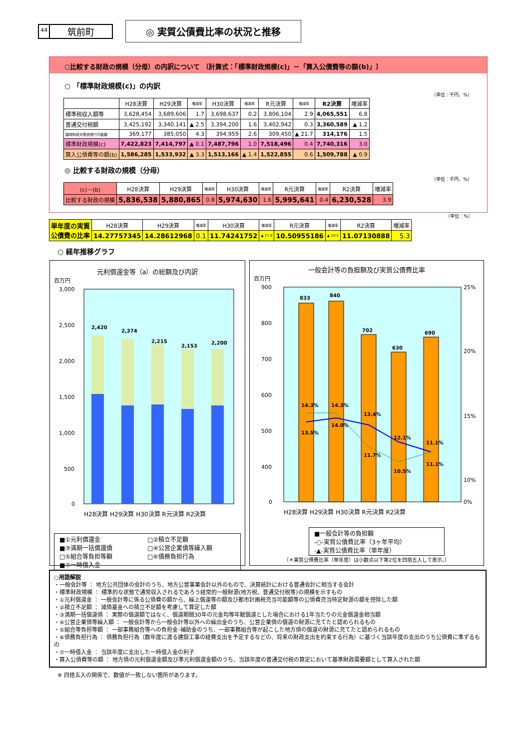44 筑前町
◎ 実質公債費比率の状況と推移
○比較する財政の規模（分母）の内訳について 〔計算式：「標準財政規模(c)」－「算入公債費等の額(b)」〕
○ 「標準財政規模(c)」の内訳
（単位：千円、%）
| | H28決算 | H29決算 | 増減率 | H30決算 | 増減率 | R元決算 | 増減率 | R2決算 | 増減率 |
| --- | --- | --- | --- | --- | --- | --- | --- | --- | --- |
| 標準税収入額等 | 3,628,454 | 3,689,606 | 1.7 | 3,698,637 | 0.2 | 3,806,104 | 2.9 | 4,065,551 | 6.8 |
| 普通交付税額 | 3,425,192 | 3,340,141 | ▲ 2.5 | 3,394,200 | 1.6 | 3,402,942 | 0.3 | 3,360,589 | ▲ 1.2 |
| 臨時財政対策債発行可能額 | 369,177 | 385,050 | 4.3 | 394,959 | 2.6 | 309,450 | ▲ 21.7 | 314,176 | 1.5 |
| 標準財政規模(c) | 7,422,823 | 7,414,797 | ▲ 0.1 | 7,487,796 | 1.0 | 7,518,496 | 0.4 | 7,740,316 | 3.0 |
| 算入公債費等の額(b) | 1,586,285 | 1,533,932 | ▲ 3.3 | 1,513,166 | ▲ 1.4 | 1,522,855 | 0.6 | 1,509,788 | ▲ 0.9 |
◎ 比較する財政の規模（分母）
（単位：千円、%）
| (c)－(b) | H28決算 | H29決算 | 増減率 | H30決算 | 増減率 | R元決算 | 増減率 | R2決算 | 増減率 |
| --- | --- | --- | --- | --- | --- | --- | --- | --- | --- |
| 比較する財政の規模 | 5,836,538 | 5,880,865 | 0.8 | 5,974,630 | 1.6 | 5,995,641 | 0.4 | 6,230,528 | 3.9 |
（単位：%）
| 単年度の実質 公債費の比率 | H28決算 | H29決算 | 増減率 | H30決算 | 増減率 | R元決算 | 増減率 | R2決算 | 増減率 |
| --- | --- | --- | --- | --- | --- | --- | --- | --- | --- |
| | 14.27757345 | 14.28612968 | 0.1 | 11.74241752 | ▲ 17.8 | 10.50955186 | ▲ 10.5 | 11.07130888 | 5.3 |
○ 経年推移グラフ
元利償還金等（a）の総額及び内訳
百万円
3,000
2,500
2,000
1,500
1,000
500
0
2,420
2,374
2,215
2,153
2,200
H28決算 H29決算 H30決算 R元決算 R2決算
■①元利償還金 □②積立不足額 ■③満期一括償還債 □④公営企業債等繰入額 □⑤組合等負担等額 □⑥債務負担行為 ■⑦一時借入金
一般会計等の負担額及び実質公債費比率
百万円
900
800
700
600
500
400
0
25%
20%
15%
10%
0%
833
840
702
630
690
13.5%
14.0%
13.4%
12.1%
11.1%
14.3%
14.3%
11.7%
10.5%
11.1%
H28決算 H29決算 H30決算 R元決算 R2決算
■一般会計等の負担額
-○-実質公債費比率（3ヶ年平均）
-▲-実質公債費比率（単年度）
（＊実質公債費比率（単年度）は小数点以下第2位を四捨五入して表示。）
○用語解説
・一般会計等 ： 地方公共団体の会計のうち、地方公営事業会計以外のもので、決算統計における普通会計に相当する会計
・標準財政規模 ： 標準的な状態で通常収入されるであろう経常的一般財源(地方税、普通交付税等)の規模を示すもの
・①元利償還金 ： 一般会計等に係る公債費の額から、繰上償還等の額及び都市計画税充当可能額等の公債費充当特定財源の額を控除した額
・②積立不足額 ： 減債基金への積立不足額を考慮して算定した額
・③満期一括償還債 ： 実際の償還額ではなく、償還期間30年の元金均等年賦償還とした場合における1年当たりの元金償還金相当額
・④公営企業債等繰入額 ： 一般会計等から一般会計等以外への繰出金のうち、公営企業債の償還の財源に充てたと認められるもの
・⑤組合等負担等額 ： 一部事務組合等への負担金･補助金のうち、一部事務組合等が起こした地方債の償還の財源に充てたと認められるもの
・⑥債務負担行為 ： 債務負担行為（数年度に渡る建設工事の経費支出を予定するなどの、将来の財政支出を約束する行為）に基づく当該年度の支出のうち公債費に準ずるもの
・⑦一時借入金 ： 当該年度に支出した一時借入金の利子
・算入公債費等の額 ： 地方債の元利償還金額及び準元利償還金額のうち、当該年度の普通交付税の算定において基準財政需要額として算入された額
※ 四捨五入の関係で、数値が一致しない箇所があります。